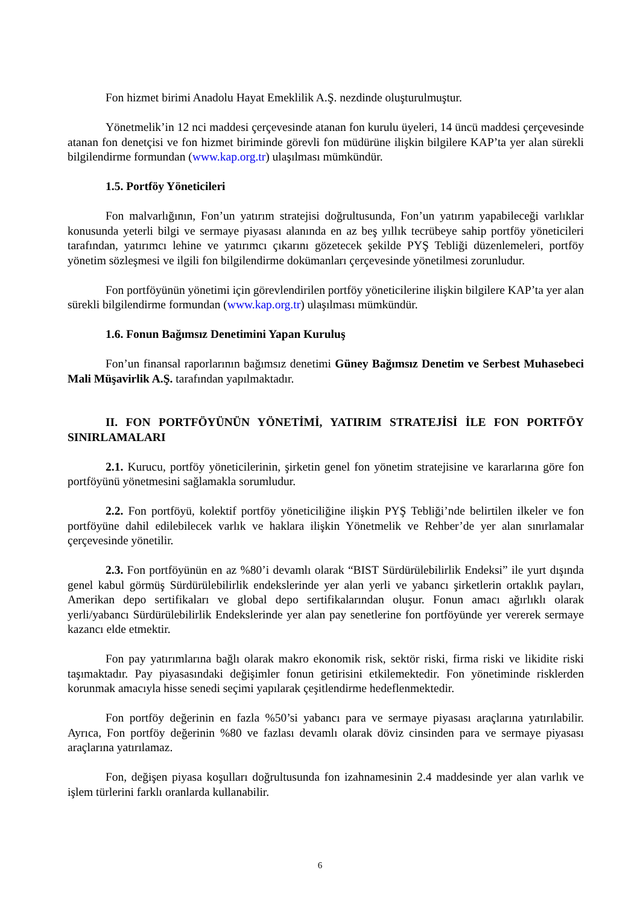Fon hizmet birimi Anadolu Hayat Emeklilik A.Ş. nezdinde oluşturulmuştur.
Yönetmelik’in 12 nci maddesi çerçevesinde atanan fon kurulu üyeleri, 14 üncü maddesi çerçevesinde atanan fon denetçisi ve fon hizmet biriminde görevli fon müdürüne ilişkin bilgilere KAP’ta yer alan sürekli bilgilendirme formundan (www.kap.org.tr) ulaşılması mümkündür.
1.5. Portföy Yöneticileri
Fon malvarlığının, Fon’un yatırım stratejisi doğrultusunda, Fon’un yatırım yapabileceği varlıklar konusunda yeterli bilgi ve sermaye piyasası alanında en az beş yıllık tecrübeye sahip portföy yöneticileri tarafından, yatırımcı lehine ve yatırımcı çıkarını gözetecek şekilde PYŞ Tebliği düzenlemeleri, portföy yönetim sözleşmesi ve ilgili fon bilgilendirme dokümanları çerçevesinde yönetilmesi zorunludur.
Fon portföyünün yönetimi için görevlendirilen portföy yöneticilerine ilişkin bilgilere KAP’ta yer alan sürekli bilgilendirme formundan (www.kap.org.tr) ulaşılması mümkündür.
1.6. Fonun Bağımsız Denetimini Yapan Kuruluş
Fon’un finansal raporlarının bağımsız denetimi Güney Bağımsız Denetim ve Serbest Muhasebeci Mali Müşavirlik A.Ş. tarafından yapılmaktadır.
II. FON PORTFÖYÜNÜN YÖNETİMİ, YATIRIM STRATEJİSİ İLE FON PORTFÖY SINIRLAMALARI
2.1. Kurucu, portföy yöneticilerinin, şirketin genel fon yönetim stratejisine ve kararlarına göre fon portföyünü yönetmesini sağlamakla sorumludur.
2.2. Fon portföyü, kolektif portföy yöneticiliğine ilişkin PYŞ Tebliği’nde belirtilen ilkeler ve fon portföyüne dahil edilebilecek varlık ve haklara ilişkin Yönetmelik ve Rehber’de yer alan sınırlamalar çerçevesinde yönetilir.
2.3. Fon portföyünün en az %80’i devamlı olarak “BIST Sürdürülebilirlik Endeksi” ile yurt dışında genel kabul görmüş Sürdürülebilirlik endekslerinde yer alan yerli ve yabancı şirketlerin ortaklık payları, Amerikan depo sertifikaları ve global depo sertifikalarından oluşur. Fonun amacı ağırlıklı olarak yerli/yabancı Sürdürülebilirlik Endekslerinde yer alan pay senetlerine fon portföyünde yer vererek sermaye kazancı elde etmektir.
Fon pay yatırımlarına bağlı olarak makro ekonomik risk, sektör riski, firma riski ve likidite riski taşımaktadır. Pay piyasasındaki değişimler fonun getirisini etkilemektedir. Fon yönetiminde risklerden korunmak amacıyla hisse senedi seçimi yapılarak çeşitlendirme hedeflenmektedir.
Fon portföy değerinin en fazla %50’si yabancı para ve sermaye piyasası araçlarına yatırılabilir. Ayrıca, Fon portföy değerinin %80 ve fazlası devamlı olarak döviz cinsinden para ve sermaye piyasası araçlarına yatırılamaz.
Fon, değişen piyasa koşulları doğrultusunda fon izahnamesinin 2.4 maddesinde yer alan varlık ve işlem türlerini farklı oranlarda kullanabilir.
6